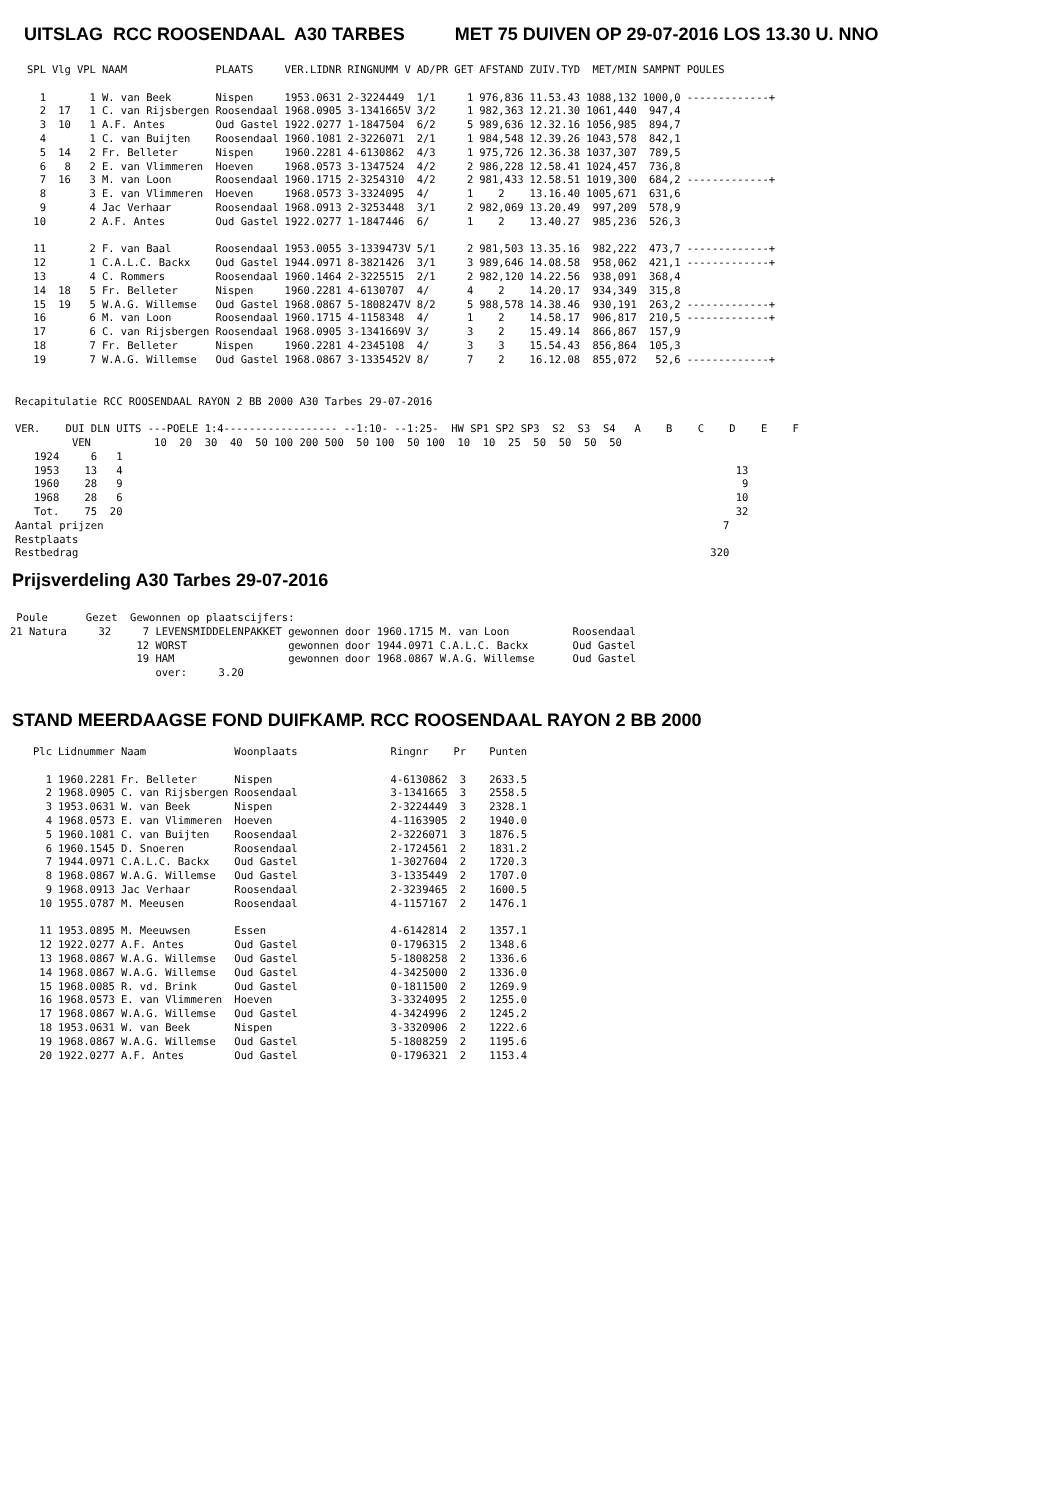UITSLAG RCC ROOSENDAAL A30 TARBES MET 75 DUIVEN OP 29-07-2016 LOS 13.30 U. NNO
| SPL | Vlg | VPL | NAAM | PLAATS | VER.LIDNR | RINGNUMM V | AD/PR | GET | AFSTAND | ZUIV.TYD | MET/MIN | SAMPNT | POULES |
| --- | --- | --- | --- | --- | --- | --- | --- | --- | --- | --- | --- | --- | --- |
| 1 | | 1 | W. van Beek | Nispen | 1953.0631 | 2-3224449 | 1/1 | 1 | 976,836 | 11.53.43 | 1088,132 | 1000,0 | -------------+ |
| 2 | 17 | 1 | C. van Rijsbergen | Roosendaal | 1968.0905 | 3-1341665V | 3/2 | 1 | 982,363 | 12.21.30 | 1061,440 | 947,4 | |
| 3 | 10 | 1 | A.F. Antes | Oud Gastel | 1922.0277 | 1-1847504 | 6/2 | 5 | 989,636 | 12.32.16 | 1056,985 | 894,7 | |
| 4 | | 1 | C. van Buijten | Roosendaal | 1960.1081 | 2-3226071 | 2/1 | 1 | 984,548 | 12.39.26 | 1043,578 | 842,1 | |
| 5 | 14 | 2 | Fr. Belleter | Nispen | 1960.2281 | 4-6130862 | 4/3 | 1 | 975,726 | 12.36.38 | 1037,307 | 789,5 | |
| 6 | 8 | 2 | E. van Vlimmeren | Hoeven | 1968.0573 | 3-1347524 | 4/2 | 2 | 986,228 | 12.58.41 | 1024,457 | 736,8 | |
| 7 | 16 | 3 | M. van Loon | Roosendaal | 1960.1715 | 2-3254310 | 4/2 | 2 | 981,433 | 12.58.51 | 1019,300 | 684,2 | -------------+ |
| 8 | | 3 | E. van Vlimmeren | Hoeven | 1968.0573 | 3-3324095 | 4/ | 1 | 2 | 13.16.40 | 1005,671 | 631,6 | |
| 9 | | 4 | Jac Verhaar | Roosendaal | 1968.0913 | 2-3253448 | 3/1 | 2 | 982,069 | 13.20.49 | 997,209 | 578,9 | |
| 10 | | 2 | A.F. Antes | Oud Gastel | 1922.0277 | 1-1847446 | 6/ | 1 | 2 | 13.40.27 | 985,236 | 526,3 | |
| 11 | | 2 | F. van Baal | Roosendaal | 1953.0055 | 3-1339473V | 5/1 | 2 | 981,503 | 13.35.16 | 982,222 | 473,7 | -------------+ |
| 12 | | 1 | C.A.L.C. Backx | Oud Gastel | 1944.0971 | 8-3821426 | 3/1 | 3 | 989,646 | 14.08.58 | 958,062 | 421,1 | -------------+ |
| 13 | | 4 | C. Rommers | Roosendaal | 1960.1464 | 2-3225515 | 2/1 | 2 | 982,120 | 14.22.56 | 938,091 | 368,4 | |
| 14 | 18 | 5 | Fr. Belleter | Nispen | 1960.2281 | 4-6130707 | 4/ | 4 | 2 | 14.20.17 | 934,349 | 315,8 | |
| 15 | 19 | 5 | W.A.G. Willemse | Oud Gastel | 1968.0867 | 5-1808247V | 8/2 | 5 | 988,578 | 14.38.46 | 930,191 | 263,2 | -------------+ |
| 16 | | 6 | M. van Loon | Roosendaal | 1960.1715 | 4-1158348 | 4/ | 1 | 2 | 14.58.17 | 906,817 | 210,5 | -------------+ |
| 17 | | 6 | C. van Rijsbergen | Roosendaal | 1968.0905 | 3-1341669V | 3/ | 3 | 2 | 15.49.14 | 866,867 | 157,9 | |
| 18 | | 7 | Fr. Belleter | Nispen | 1960.2281 | 4-2345108 | 4/ | 3 | 3 | 15.54.43 | 856,864 | 105,3 | |
| 19 | | 7 | W.A.G. Willemse | Oud Gastel | 1968.0867 | 3-1335452V | 8/ | 7 | 2 | 16.12.08 | 855,072 | 52,6 | -------------+ |
Recapitulatie RCC ROOSENDAAL RAYON 2 BB 2000 A30 Tarbes 29-07-2016

VER.    DUI DLN UITS ---POELE 1:4------------------ --1:10- --1:25-  HW SP1 SP2 SP3  S2  S3  S4   A    B    C    D    E    F
         VEN          10  20  30  40  50 100 200 500  50 100  50 100  10  10  25  50  50  50  50
   1924     6   1
   1953    13   4                                                                                                 13
   1960    28   9                                                                                                  9
   1968    28   6                                                                                                 10
   Tot.    75  20                                                                                                 32
Aantal prijzen                                                                                                  7
Restplaats
Restbedrag                                                                                                    320
Prijsverdeling A30 Tarbes 29-07-2016
 Poule      Gezet  Gewonnen op plaatscijfers:
21 Natura     32     7 LEVENSMIDDELENPAKKET gewonnen door 1960.1715 M. van Loon          Roosendaal
                    12 WORST                gewonnen door 1944.0971 C.A.L.C. Backx       Oud Gastel
                    19 HAM                  gewonnen door 1968.0867 W.A.G. Willemse      Oud Gastel
                       over:     3.20
STAND MEERDAAGSE FOND DUIFKAMP. RCC ROOSENDAAL RAYON 2 BB 2000
| Plc | Lidnummer | Naam | Woonplaats | Ringnr | Pr | Punten |
| --- | --- | --- | --- | --- | --- | --- |
| 1 | 1960.2281 | Fr. Belleter | Nispen | 4-6130862 | 3 | 2633.5 |
| 2 | 1968.0905 | C. van Rijsbergen | Roosendaal | 3-1341665 | 3 | 2558.5 |
| 3 | 1953.0631 | W. van Beek | Nispen | 2-3224449 | 3 | 2328.1 |
| 4 | 1968.0573 | E. van Vlimmeren | Hoeven | 4-1163905 | 2 | 1940.0 |
| 5 | 1960.1081 | C. van Buijten | Roosendaal | 2-3226071 | 3 | 1876.5 |
| 6 | 1960.1545 | D. Snoeren | Roosendaal | 2-1724561 | 2 | 1831.2 |
| 7 | 1944.0971 | C.A.L.C. Backx | Oud Gastel | 1-3027604 | 2 | 1720.3 |
| 8 | 1968.0867 | W.A.G. Willemse | Oud Gastel | 3-1335449 | 2 | 1707.0 |
| 9 | 1968.0913 | Jac Verhaar | Roosendaal | 2-3239465 | 2 | 1600.5 |
| 10 | 1955.0787 | M. Meeusen | Roosendaal | 4-1157167 | 2 | 1476.1 |
| 11 | 1953.0895 | M. Meeuwsen | Essen | 4-6142814 | 2 | 1357.1 |
| 12 | 1922.0277 | A.F. Antes | Oud Gastel | 0-1796315 | 2 | 1348.6 |
| 13 | 1968.0867 | W.A.G. Willemse | Oud Gastel | 5-1808258 | 2 | 1336.6 |
| 14 | 1968.0867 | W.A.G. Willemse | Oud Gastel | 4-3425000 | 2 | 1336.0 |
| 15 | 1968.0085 | R. vd. Brink | Oud Gastel | 0-1811500 | 2 | 1269.9 |
| 16 | 1968.0573 | E. van Vlimmeren | Hoeven | 3-3324095 | 2 | 1255.0 |
| 17 | 1968.0867 | W.A.G. Willemse | Oud Gastel | 4-3424996 | 2 | 1245.2 |
| 18 | 1953.0631 | W. van Beek | Nispen | 3-3320906 | 2 | 1222.6 |
| 19 | 1968.0867 | W.A.G. Willemse | Oud Gastel | 5-1808259 | 2 | 1195.6 |
| 20 | 1922.0277 | A.F. Antes | Oud Gastel | 0-1796321 | 2 | 1153.4 |